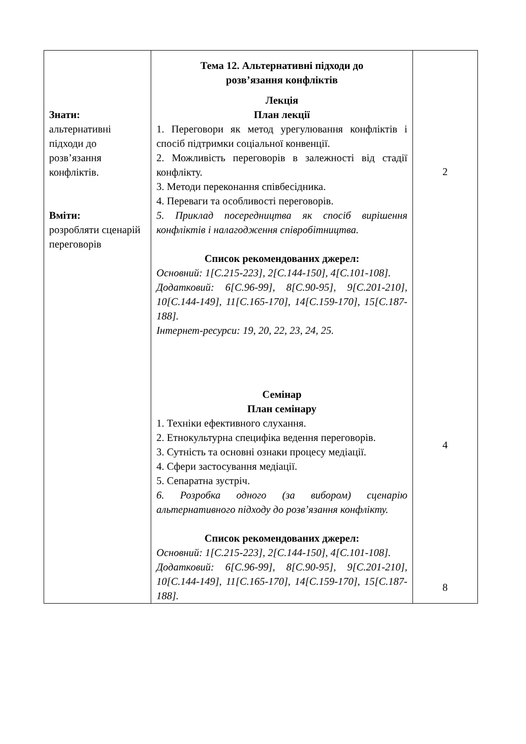| Знати: альтернативні підходи до розв’язання конфліктів. Вміти: розробляти сценарій переговорів | Тема 12. Альтернативні підходи до розв’язання конфліктів Лекція План лекції 1. Переговори як метод урегулювання конфліктів і спосіб підтримки соціальної конвенції. 2. Можливість переговорів в залежності від стадії конфлікту. 3. Методи переконання співбесідника. 4. Переваги та особливості переговорів. 5. Приклад посередництва як спосіб вирішення конфліктів і налагодження співробітництва. Список рекомендованих джерел: Основний: 1[С.215-223], 2[С.144-150], 4[С.101-108]. Додатковий: 6[С.96-99], 8[С.90-95], 9[С.201-210], 10[С.144-149], 11[С.165-170], 14[С.159-170], 15[С.187-188]. Інтернет-ресурси: 19, 20, 22, 23, 24, 25. Семінар План семінару 1. Техніки ефективного слухання. 2. Етнокультурна специфіка ведення переговорів. 3. Сутність та основні ознаки процесу медіації. 4. Сфери застосування медіації. 5. Сепаратна зустріч. 6. Розробка одного (за вибором) сценарію альтернативного підходу до розв’язання конфлікту. Список рекомендованих джерел: Основний: 1[С.215-223], 2[С.144-150], 4[С.101-108]. Додатковий: 6[С.96-99], 8[С.90-95], 9[С.201-210], 10[С.144-149], 11[С.165-170], 14[С.159-170], 15[С.187-188]. | 2 4 8 |